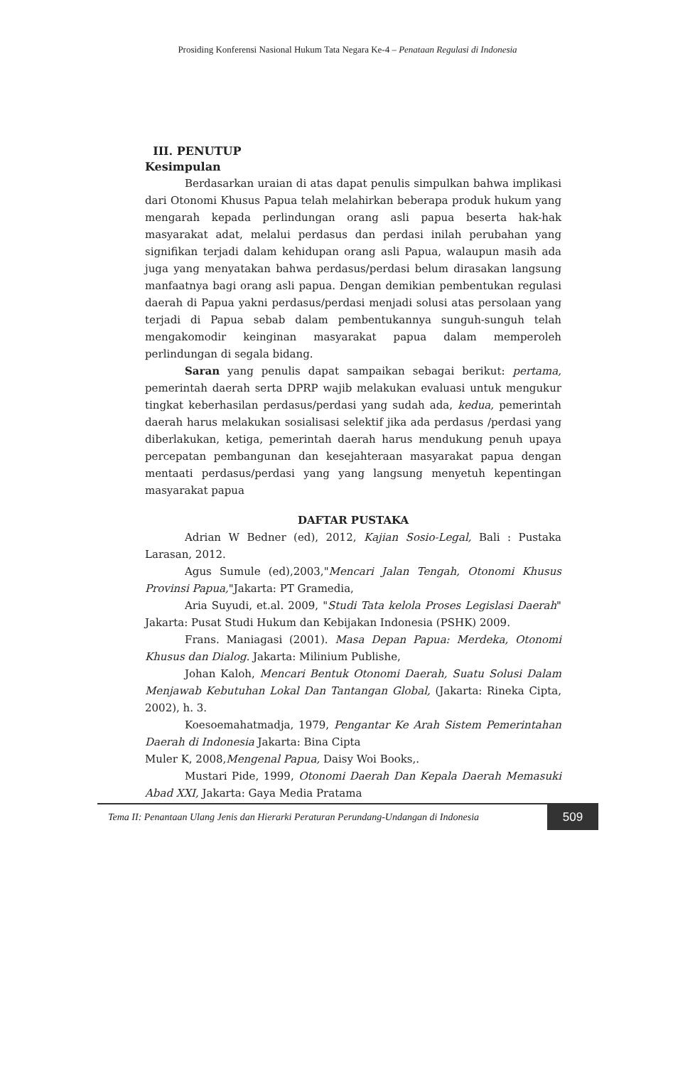Prosiding Konferensi Nasional Hukum Tata Negara Ke-4 – Penataan Regulasi di Indonesia
III. PENUTUP
Kesimpulan
Berdasarkan uraian di atas dapat penulis simpulkan bahwa implikasi dari Otonomi Khusus Papua telah melahirkan beberapa produk hukum yang mengarah kepada perlindungan orang asli papua beserta hak-hak masyarakat adat, melalui perdasus dan perdasi inilah perubahan yang signifikan terjadi dalam kehidupan orang asli Papua, walaupun masih ada juga yang menyatakan bahwa perdasus/perdasi belum dirasakan langsung manfaatnya bagi orang asli papua. Dengan demikian pembentukan regulasi daerah di Papua yakni perdasus/perdasi menjadi solusi atas persolaan yang terjadi di Papua sebab dalam pembentukannya sunguh-sunguh telah mengakomodir keinginan masyarakat papua dalam memperoleh perlindungan di segala bidang.
Saran yang penulis dapat sampaikan sebagai berikut: pertama, pemerintah daerah serta DPRP wajib melakukan evaluasi untuk mengukur tingkat keberhasilan perdasus/perdasi yang sudah ada, kedua, pemerintah daerah harus melakukan sosialisasi selektif jika ada perdasus /perdasi yang diberlakukan, ketiga, pemerintah daerah harus mendukung penuh upaya percepatan pembangunan dan kesejahteraan masyarakat papua dengan mentaati perdasus/perdasi yang yang langsung menyetuh kepentingan masyarakat papua
DAFTAR PUSTAKA
Adrian W Bedner (ed), 2012, Kajian Sosio-Legal, Bali : Pustaka Larasan, 2012.
Agus Sumule (ed),2003,"Mencari Jalan Tengah, Otonomi Khusus Provinsi Papua,"Jakarta: PT Gramedia,
Aria Suyudi, et.al. 2009, "Studi Tata kelola Proses Legislasi Daerah" Jakarta: Pusat Studi Hukum dan Kebijakan Indonesia (PSHK) 2009.
Frans. Maniagasi (2001). Masa Depan Papua: Merdeka, Otonomi Khusus dan Dialog. Jakarta: Milinium Publishe,
Johan Kaloh, Mencari Bentuk Otonomi Daerah, Suatu Solusi Dalam Menjawab Kebutuhan Lokal Dan Tantangan Global, (Jakarta: Rineka Cipta, 2002), h. 3.
Koesoemahatmadja, 1979, Pengantar Ke Arah Sistem Pemerintahan Daerah di Indonesia Jakarta: Bina Cipta
Muler K, 2008,Mengenal Papua, Daisy Woi Books,.
Mustari Pide, 1999, Otonomi Daerah Dan Kepala Daerah Memasuki Abad XXI, Jakarta: Gaya Media Pratama
Tema II: Penantaan Ulang Jenis dan Hierarki Peraturan Perundang-Undangan di Indonesia 509